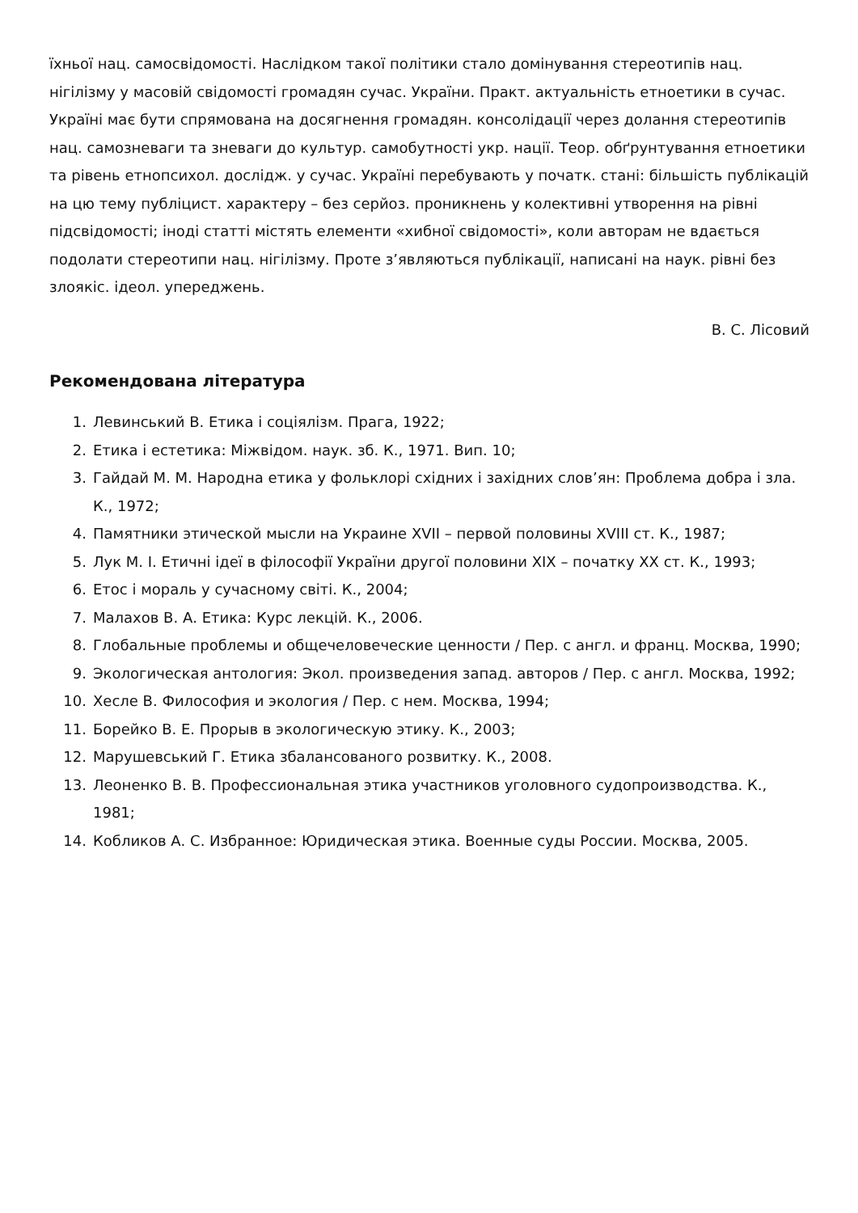їхньої нац. самосвідомості. Наслідком такої політики стало домінування стереотипів нац. нігілізму у масовій свідомості громадян сучас. України. Практ. актуальність етноетики в сучас. Україні має бути спрямована на досягнення громадян. консолідації через долання стереотипів нац. самозневаги та зневаги до культур. самобутності укр. нації. Теор. обґрунтування етноетики та рівень етнопсихол. дослідж. у сучас. Україні перебувають у початк. стані: більшість публікацій на цю тему публіцист. характеру – без серйоз. проникнень у колективні утворення на рівні підсвідомості; іноді статті містять елементи «хибної свідомості», коли авторам не вдається подолати стереотипи нац. нігілізму. Проте з’являються публікації, написані на наук. рівні без злоякіс. ідеол. упереджень.
В. С. Лісовий
Рекомендована література
1. Левинський В. Етика і соціялізм. Прага, 1922;
2. Етика і естетика: Міжвідом. наук. зб. К., 1971. Вип. 10;
3. Гайдай М. М. Народна етика у фольклорі східних і західних слов’ян: Проблема добра і зла. К., 1972;
4. Памятники этической мысли на Украине XVII – первой половины XVIII ст. К., 1987;
5. Лук М. І. Етичні ідеї в філософії України другої половини XIX – початку XX ст. К., 1993;
6. Етос і мораль у сучасному світі. К., 2004;
7. Малахов В. А. Етика: Курс лекцій. К., 2006.
8. Глобальные проблемы и общечеловеческие ценности / Пер. с англ. и франц. Москва, 1990;
9. Экологическая антология: Экол. произведения запад. авторов / Пер. с англ. Москва, 1992;
10. Хесле В. Философия и экология / Пер. с нем. Москва, 1994;
11. Борейко В. Е. Прорыв в экологическую этику. К., 2003;
12. Марушевський Г. Етика збалансованого розвитку. К., 2008.
13. Леоненко В. В. Профессиональная этика участников уголовного судопроизводства. К., 1981;
14. Кобликов А. С. Избранное: Юридическая этика. Военные суды России. Москва, 2005.